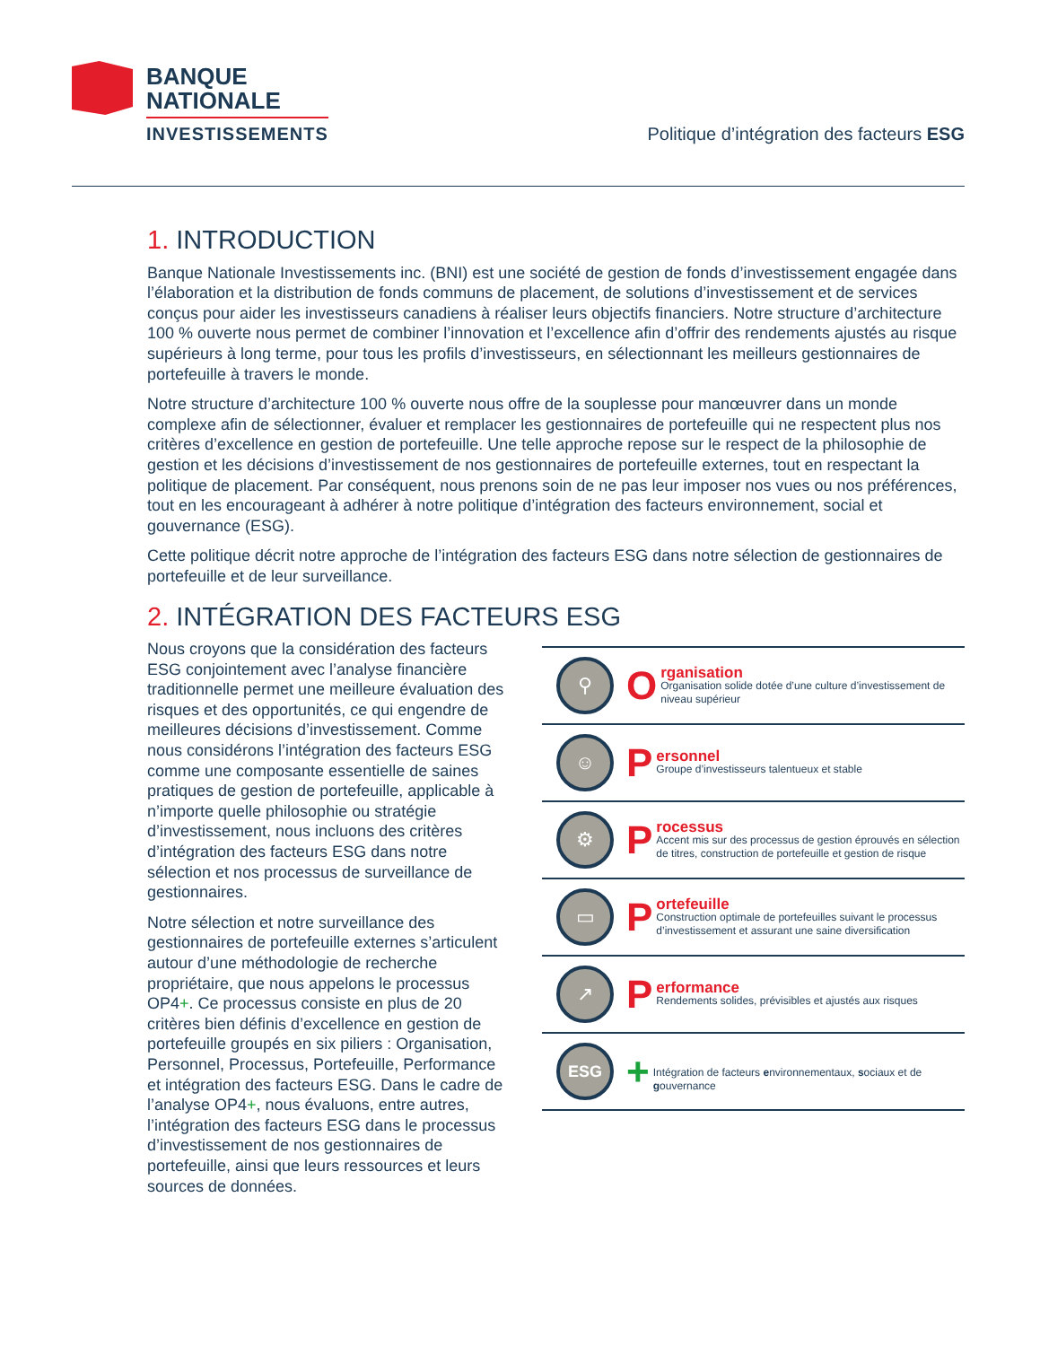BANQUE
NATIONALE
INVESTISSEMENTS
Politique d’intégration des facteurs ESG
1. INTRODUCTION
Banque Nationale Investissements inc. (BNI) est une société de gestion de fonds d’investissement engagée dans l’élaboration et la distribution de fonds communs de placement, de solutions d’investissement et de services conçus pour aider les investisseurs canadiens à réaliser leurs objectifs financiers. Notre structure d’architecture 100 % ouverte nous permet de combiner l’innovation et l’excellence afin d’offrir des rendements ajustés au risque supérieurs à long terme, pour tous les profils d’investisseurs, en sélectionnant les meilleurs gestionnaires de portefeuille à travers le monde.
Notre structure d’architecture 100 % ouverte nous offre de la souplesse pour manœuvrer dans un monde complexe afin de sélectionner, évaluer et remplacer les gestionnaires de portefeuille qui ne respectent plus nos critères d’excellence en gestion de portefeuille. Une telle approche repose sur le respect de la philosophie de gestion et les décisions d’investissement de nos gestionnaires de portefeuille externes, tout en respectant la politique de placement. Par conséquent, nous prenons soin de ne pas leur imposer nos vues ou nos préférences, tout en les encourageant à adhérer à notre politique d’intégration des facteurs environnement, social et gouvernance (ESG).
Cette politique décrit notre approche de l’intégration des facteurs ESG dans notre sélection de gestionnaires de portefeuille et de leur surveillance.
2. INTÉGRATION DES FACTEURS ESG
Nous croyons que la considération des facteurs ESG conjointement avec l’analyse financière traditionnelle permet une meilleure évaluation des risques et des opportunités, ce qui engendre de meilleures décisions d’investissement. Comme nous considérons l’intégration des facteurs ESG comme une composante essentielle de saines pratiques de gestion de portefeuille, applicable à n’importe quelle philosophie ou stratégie d’investissement, nous incluons des critères d’intégration des facteurs ESG dans notre sélection et nos processus de surveillance de gestionnaires.
Notre sélection et notre surveillance des gestionnaires de portefeuille externes s’articulent autour d’une méthodologie de recherche propriétaire, que nous appelons le processus OP4+. Ce processus consiste en plus de 20 critères bien définis d’excellence en gestion de portefeuille groupés en six piliers : Organisation, Personnel, Processus, Portefeuille, Performance et intégration des facteurs ESG. Dans le cadre de l’analyse OP4+, nous évaluons, entre autres, l’intégration des facteurs ESG dans le processus d’investissement de nos gestionnaires de portefeuille, ainsi que leurs ressources et leurs sources de données.
⚲
O
rganisation
Organisation solide dotée d’une culture d’investissement de niveau supérieur
☺
P
ersonnel
Groupe d’investisseurs talentueux et stable
⚙
P
rocessus
Accent mis sur des processus de gestion éprouvés en sélection de titres, construction de portefeuille et gestion de risque
▭
P
ortefeuille
Construction optimale de portefeuilles suivant le processus d’investissement et assurant une saine diversification
↗
P
erformance
Rendements solides, prévisibles et ajustés aux risques
ESG
+
Intégration de facteurs environnementaux, sociaux et de gouvernance